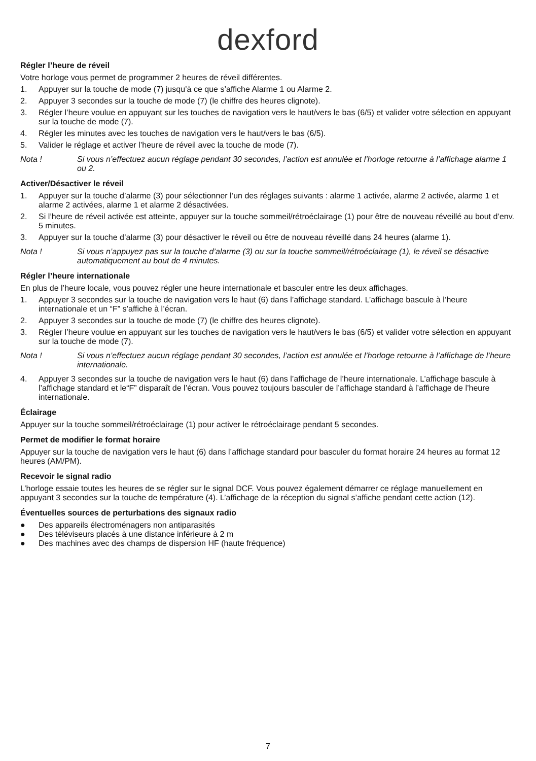dexford
Régler l’heure de réveil
Votre horloge vous permet de programmer 2 heures de réveil différentes.
1. Appuyer sur la touche de mode (7) jusqu’à ce que s’affiche Alarme 1 ou Alarme 2.
2. Appuyer 3 secondes sur la touche de mode (7) (le chiffre des heures clignote).
3. Régler l’heure voulue en appuyant sur les touches de navigation vers le haut/vers le bas (6/5) et valider votre sélection en appuyant sur la touche de mode (7).
4. Régler les minutes avec les touches de navigation vers le haut/vers le bas (6/5).
5. Valider le réglage et activer l’heure de réveil avec la touche de mode (7).
Nota ! Si vous n’effectuez aucun réglage pendant 30 secondes, l’action est annulée et l’horloge retourne à l’affichage alarme 1 ou 2.
Activer/Désactiver le réveil
1. Appuyer sur la touche d’alarme (3) pour sélectionner l’un des réglages suivants : alarme 1 activée, alarme 2 activée, alarme 1 et alarme 2 activées, alarme 1 et alarme 2 désactivées.
2. Si l’heure de réveil activée est atteinte, appuyer sur la touche sommeil/rétroéclairage (1) pour être de nouveau réveillé au bout d’env. 5 minutes.
3. Appuyer sur la touche d’alarme (3) pour désactiver le réveil ou être de nouveau réveillé dans 24 heures (alarme 1).
Nota ! Si vous n’appuyez pas sur la touche d’alarme (3) ou sur la touche sommeil/rétroéclairage (1), le réveil se désactive automatiquement au bout de 4 minutes.
Régler l’heure internationale
En plus de l’heure locale, vous pouvez régler une heure internationale et basculer entre les deux affichages.
1. Appuyer 3 secondes sur la touche de navigation vers le haut (6) dans l’affichage standard. L’affichage bascule à l’heure internationale et un “F” s’affiche à l’écran.
2. Appuyer 3 secondes sur la touche de mode (7) (le chiffre des heures clignote).
3. Régler l’heure voulue en appuyant sur les touches de navigation vers le haut/vers le bas (6/5) et valider votre sélection en appuyant sur la touche de mode (7).
Nota ! Si vous n’effectuez aucun réglage pendant 30 secondes, l’action est annulée et l’horloge retourne à l’affichage de l’heure internationale.
4. Appuyer 3 secondes sur la touche de navigation vers le haut (6) dans l’affichage de l’heure internationale. L’affichage bascule à l’affichage standard et le“F” disparaît de l’écran. Vous pouvez toujours basculer de l’affichage standard à l’affichage de l’heure internationale.
Éclairage
Appuyer sur la touche sommeil/rétroéclairage (1) pour activer le rétroéclairage pendant 5 secondes.
Permet de modifier le format horaire
Appuyer sur la touche de navigation vers le haut (6) dans l’affichage standard pour basculer du format horaire 24 heures au format 12 heures (AM/PM).
Recevoir le signal radio
L’horloge essaie toutes les heures de se régler sur le signal DCF. Vous pouvez également démarrer ce réglage manuellement en appuyant 3 secondes sur la touche de température (4). L’affichage de la réception du signal s’affiche pendant cette action (12).
Éventuelles sources de perturbations des signaux radio
● Des appareils électroménagers non antiparasités
● Des téléviseurs placés à une distance inférieure à 2 m
● Des machines avec des champs de dispersion HF (haute fréquence)
7